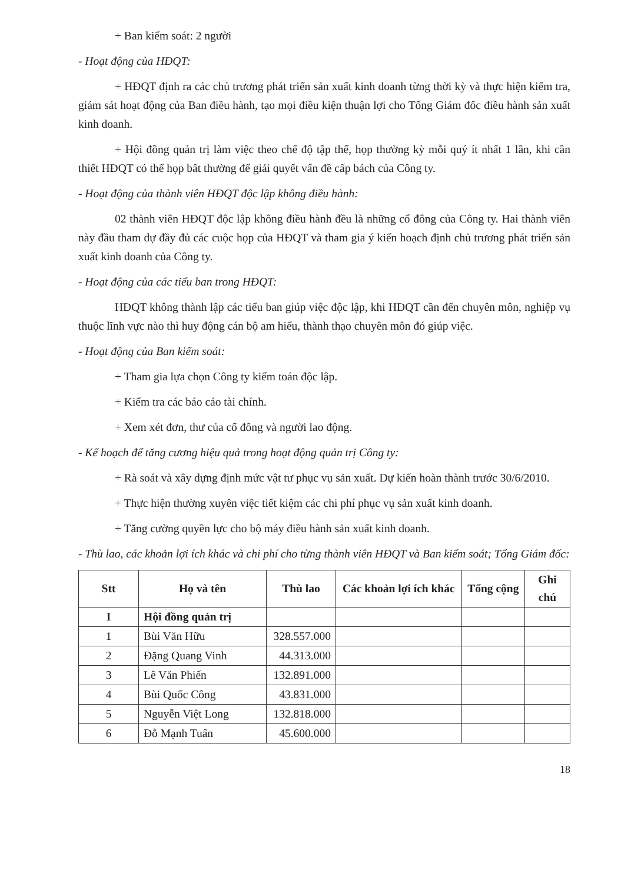+ Ban kiểm soát: 2 người
- Hoạt động của HĐQT:
+ HĐQT định ra các chủ trương phát triển sản xuất kinh doanh từng thời kỳ và thực hiện kiểm tra, giám sát hoạt động của Ban điều hành, tạo mọi điều kiện thuận lợi cho Tổng Giám đốc điều hành sản xuất kinh doanh.
+ Hội đồng quản trị làm việc theo chế độ tập thể, họp thường kỳ mỗi quý ít nhất 1 lần, khi cần thiết HĐQT có thể họp bất thường để giải quyết vấn đề cấp bách của Công ty.
- Hoạt động của thành viên HĐQT độc lập không điều hành:
02 thành viên HĐQT độc lập không điều hành đều là những cổ đông của Công ty. Hai thành viên này đầu tham dự đầy đủ các cuộc họp của HĐQT và tham gia ý kiến hoạch định chủ trương phát triển sản xuất kinh doanh của Công ty.
- Hoạt động của các tiểu ban trong HĐQT:
HĐQT không thành lập các tiểu ban giúp việc độc lập, khi HĐQT cần đến chuyên môn, nghiệp vụ thuộc lĩnh vực nào thì huy động cán bộ am hiểu, thành thạo chuyên môn đó giúp việc.
- Hoạt động của Ban kiểm soát:
+ Tham gia lựa chọn Công ty kiểm toán độc lập.
+ Kiểm tra các báo cáo tài chính.
+ Xem xét đơn, thư của cổ đông và người lao động.
- Kế hoạch để tăng cương hiệu quả trong hoạt động quản trị Công ty:
+ Rà soát và xây dựng định mức vật tư phục vụ sản xuất. Dự kiến hoàn thành trước 30/6/2010.
+ Thực hiện thường xuyên việc tiết kiệm các chi phí phục vụ sản xuất kinh doanh.
+ Tăng cường quyền lực cho bộ máy điều hành sản xuất kinh doanh.
- Thù lao, các khoản lợi ích khác và chi phí cho từng thành viên HĐQT và Ban kiểm soát; Tổng Giám đốc:
| Stt | Họ và tên | Thù lao | Các khoản lợi ích khác | Tổng cộng | Ghi chú |
| --- | --- | --- | --- | --- | --- |
| I | Hội đồng quản trị | | | | |
| 1 | Bùi Văn Hữu | 328.557.000 | | | |
| 2 | Đặng Quang Vinh | 44.313.000 | | | |
| 3 | Lê Văn Phiến | 132.891.000 | | | |
| 4 | Bùi Quốc Công | 43.831.000 | | | |
| 5 | Nguyễn Việt Long | 132.818.000 | | | |
| 6 | Đỗ Mạnh Tuấn | 45.600.000 | | | |
18